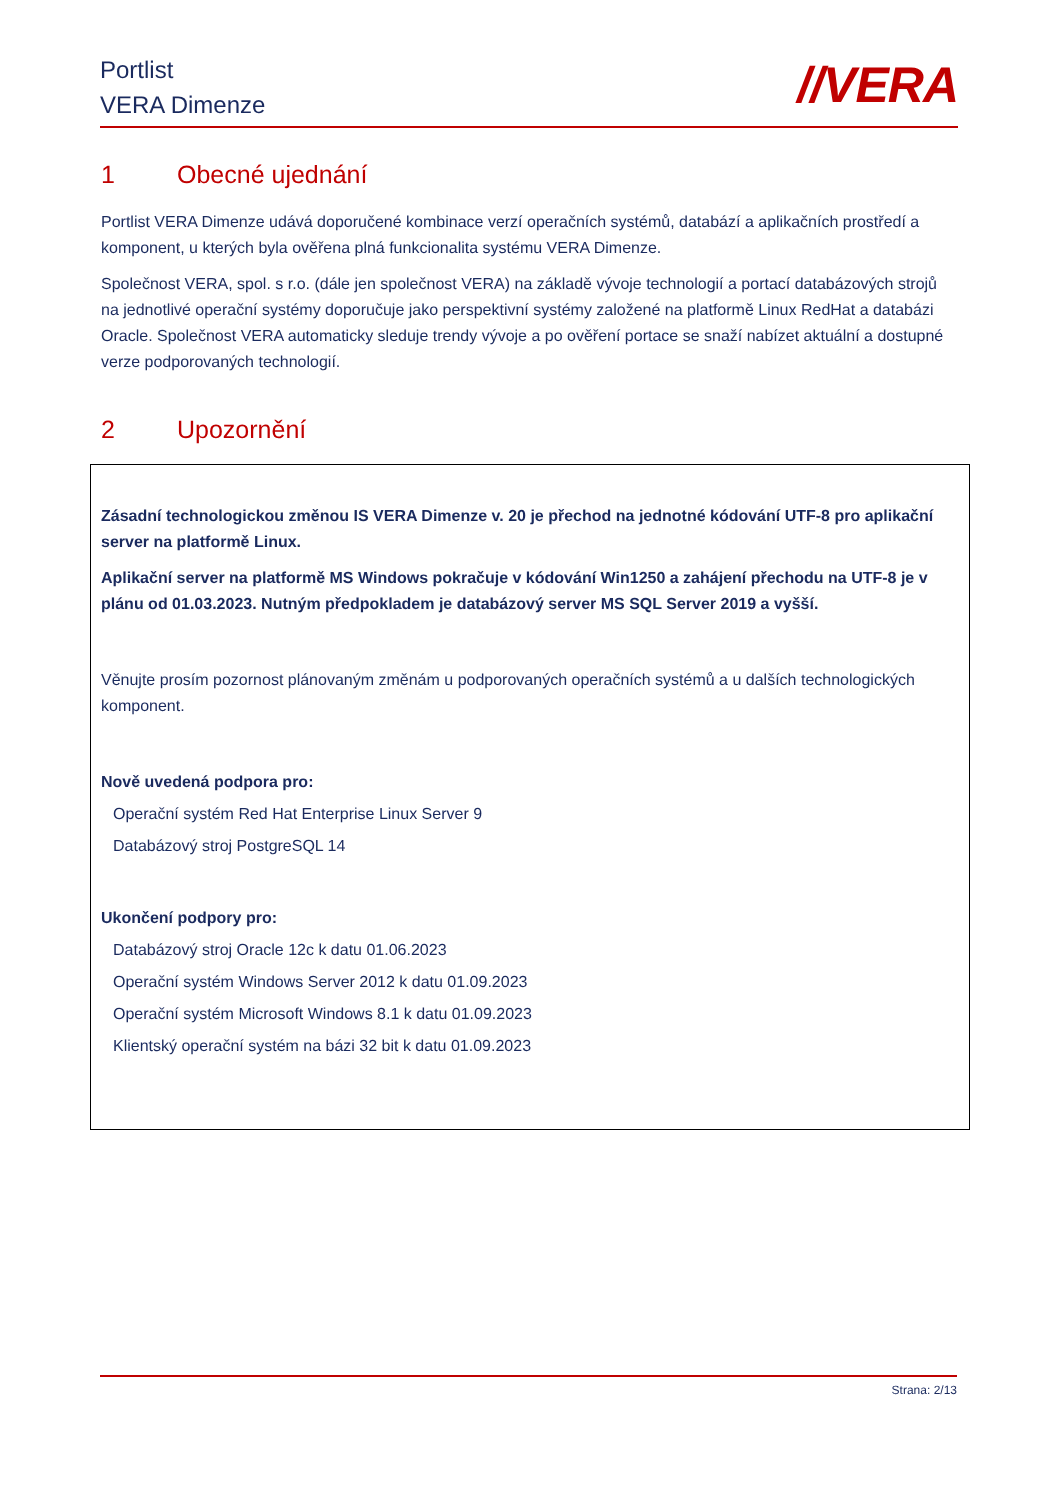Portlist
VERA Dimenze
//VERA
1 Obecné ujednání
Portlist VERA Dimenze udává doporučené kombinace verzí operačních systémů, databází a aplikačních prostředí a komponent, u kterých byla ověřena plná funkcionalita systému VERA Dimenze.
Společnost VERA, spol. s r.o. (dále jen společnost VERA) na základě vývoje technologií a portací databázových strojů na jednotlivé operační systémy doporučuje jako perspektivní systémy založené na platformě Linux RedHat a databázi Oracle. Společnost VERA automaticky sleduje trendy vývoje a po ověření portace se snaží nabízet aktuální a dostupné verze podporovaných technologií.
2 Upozornění
Zásadní technologickou změnou IS VERA Dimenze v. 20 je přechod na jednotné kódování UTF-8 pro aplikační server na platformě Linux.
Aplikační server na platformě MS Windows pokračuje v kódování Win1250 a zahájení přechodu na UTF-8 je v plánu od 01.03.2023. Nutným předpokladem je databázový server MS SQL Server 2019 a vyšší.
Věnujte prosím pozornost plánovaným změnám u podporovaných operačních systémů a u dalších technologických komponent.
Nově uvedená podpora pro:
Operační systém Red Hat Enterprise Linux Server 9
Databázový stroj PostgreSQL 14
Ukončení podpory pro:
Databázový stroj Oracle 12c k datu 01.06.2023
Operační systém Windows Server 2012 k datu 01.09.2023
Operační systém Microsoft Windows 8.1 k datu 01.09.2023
Klientský operační systém na bázi 32 bit k datu 01.09.2023
Strana: 2/13